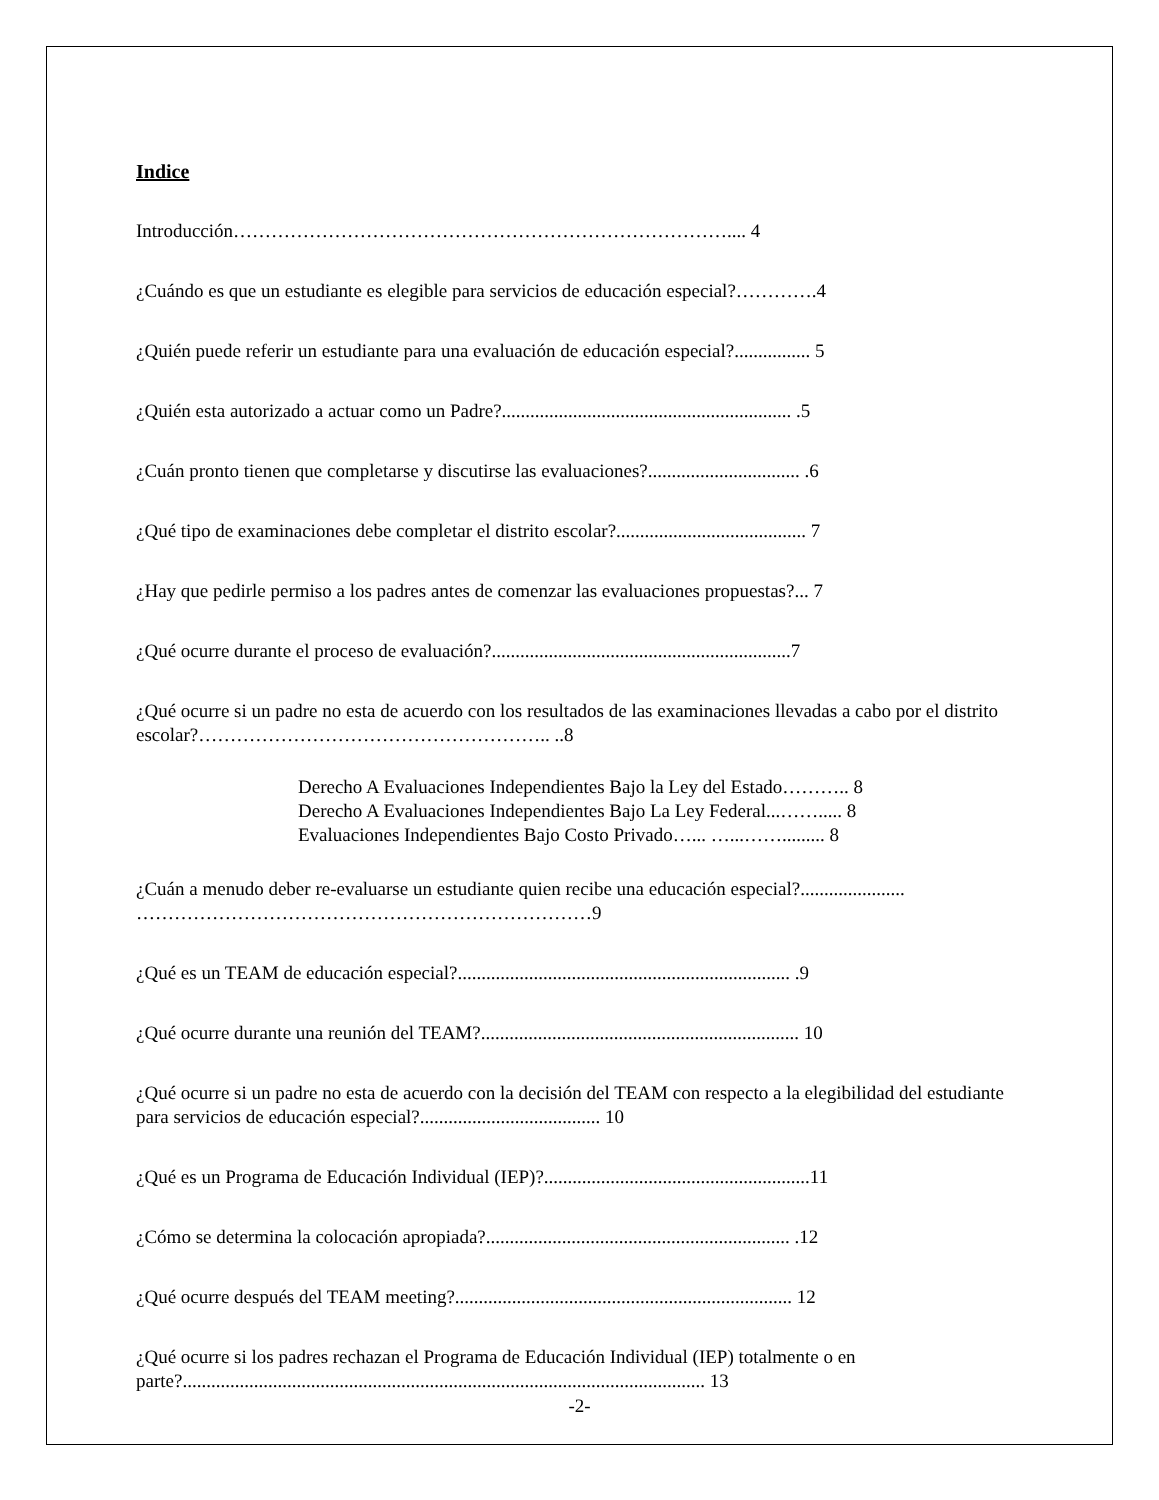Indice
Introducción…………………………………………………………………….... 4
¿Cuándo es que un estudiante es elegible para servicios de educación especial?………….4
¿Quién puede referir un estudiante para una evaluación de educación especial?................ 5
¿Quién esta autorizado a actuar como un Padre?............................................................. .5
¿Cuán pronto tienen que completarse y discutirse las evaluaciones?................................ .6
¿Qué tipo de examinaciones debe completar el distrito escolar?........................................ 7
¿Hay que pedirle permiso a los padres antes de comenzar las evaluaciones propuestas?... 7
¿Qué ocurre durante el proceso de evaluación?...............................................................7
¿Qué ocurre si un padre no esta de acuerdo con los resultados de las examinaciones llevadas a cabo por el distrito escolar?……………………………………………….. ..8
Derecho A Evaluaciones Independientes Bajo la Ley del Estado……….. 8
Derecho A Evaluaciones Independientes Bajo La Ley Federal...……..... 8
Evaluaciones Independientes Bajo Costo Privado…... …...……......... 8
¿Cuán a menudo deber re-evaluarse un estudiante quien recibe una educación especial?...................... ………………………………………………………………9
¿Qué es un TEAM de educación especial?...................................................................... .9
¿Qué ocurre durante una reunión del TEAM?................................................................... 10
¿Qué ocurre si un padre no esta de acuerdo con la decisión del TEAM con respecto a la elegibilidad del estudiante para servicios de educación especial?...................................... 10
¿Qué es un Programa de Educación Individual (IEP)?........................................................11
¿Cómo se determina la colocación apropiada?................................................................ .12
¿Qué ocurre después del TEAM meeting?....................................................................... 12
¿Qué ocurre si los padres rechazan el Programa de Educación Individual (IEP) totalmente o en parte?.............................................................................................................. 13
-2-